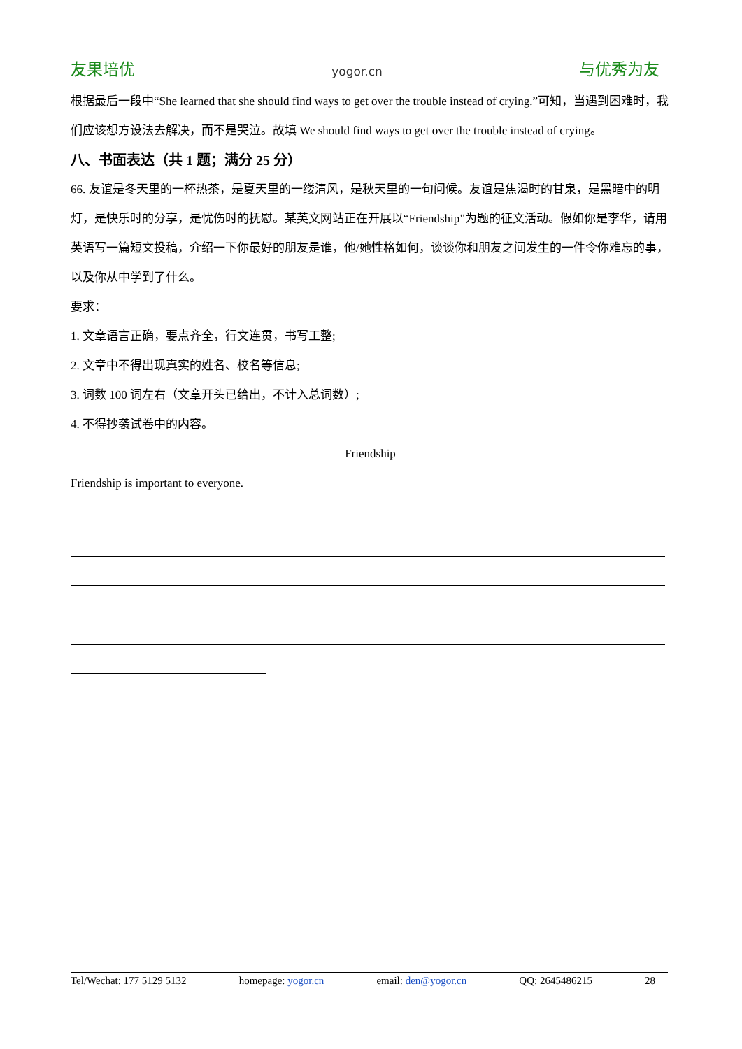友果培优 yogor.cn 与优秀为友
根据最后一段中“She learned that she should find ways to get over the trouble instead of crying.”可知，当遇到困难时，我们应该想方设法去解决，而不是哭泣。故填 We should find ways to get over the trouble instead of crying。
八、书面表达（共 1 题；满分 25 分）
66. 友谊是冬天里的一杯热茶，是夏天里的一缕清风，是秋天里的一句问候。友谊是焦渴时的甘泉，是黑暗中的明灯，是快乐时的分享，是忧伤时的抚慰。某英文网站正在开展以“Friendship”为题的征文活动。假如你是李华，请用英语写一篇短文投稿，介绍一下你最好的朋友是谁，他/她性格如何，谈谈你和朋友之间发生的一件令你难忘的事，以及你从中学到了什么。
要求：
1. 文章语言正确，要点齐全，行文连贯，书写工整;
2. 文章中不得出现真实的姓名、校名等信息;
3. 词数 100 词左右（文章开头已给出，不计入总词数）;
4. 不得抄袭试卷中的内容。
Friendship
Friendship is important to everyone.
Tel/Wechat: 177 5129 5132 homepage: yogor.cn email: den@yogor.cn QQ: 2645486215 28